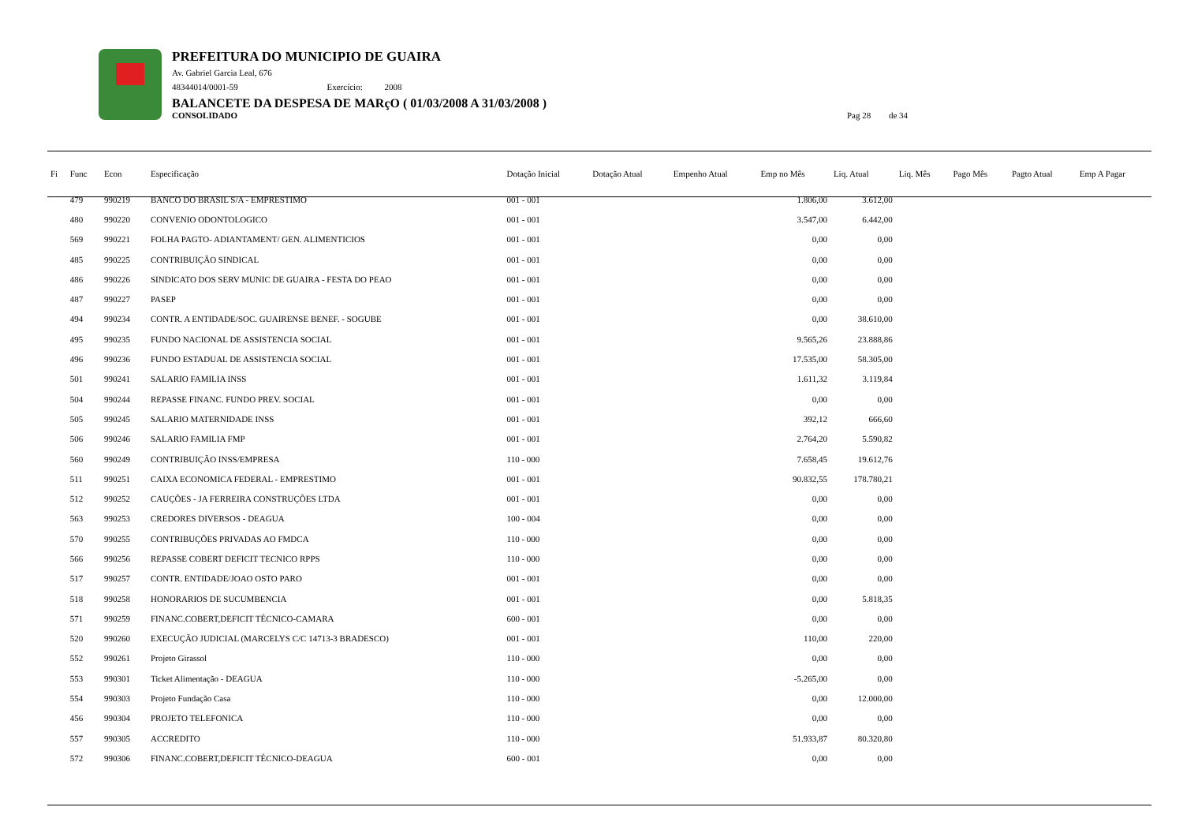PREFEITURA DO MUNICIPIO DE GUAIRA
Av. Gabriel Garcia Leal, 676
48344014/0001-59 Exercício: 2008
BALANCETE DA DESPESA DE MARçO ( 01/03/2008 A 31/03/2008 )
CONSOLIDADO Pag 28 de 34
| Fi | Func | Econ | Especificação | Dotação Inicial | Dotação Atual | Empenho Atual | Emp no Mês | Liq. Atual | Liq. Mês | Pago Mês | Pagto Atual | Emp A Pagar |
| --- | --- | --- | --- | --- | --- | --- | --- | --- | --- | --- | --- | --- |
| | 479 | 990219 | BANCO DO BRASIL S/A - EMPRESTIMO | 001 - 001 | | | 1.806,00 | 3.612,00 | | | | |
| | 480 | 990220 | CONVENIO ODONTOLOGICO | 001 - 001 | | | 3.547,00 | 6.442,00 | | | | |
| | 569 | 990221 | FOLHA PAGTO- ADIANTAMENT/ GEN. ALIMENTICIOS | 001 - 001 | | | 0,00 | 0,00 | | | | |
| | 485 | 990225 | CONTRIBUIÇÃO SINDICAL | 001 - 001 | | | 0,00 | 0,00 | | | | |
| | 486 | 990226 | SINDICATO DOS SERV MUNIC DE GUAIRA - FESTA DO PEAO | 001 - 001 | | | 0,00 | 0,00 | | | | |
| | 487 | 990227 | PASEP | 001 - 001 | | | 0,00 | 0,00 | | | | |
| | 494 | 990234 | CONTR. A ENTIDADE/SOC. GUAIRENSE BENEF. - SOGUBE | 001 - 001 | | | 0,00 | 38.610,00 | | | | |
| | 495 | 990235 | FUNDO NACIONAL DE ASSISTENCIA SOCIAL | 001 - 001 | | | 9.565,26 | 23.888,86 | | | | |
| | 496 | 990236 | FUNDO ESTADUAL DE ASSISTENCIA SOCIAL | 001 - 001 | | | 17.535,00 | 58.305,00 | | | | |
| | 501 | 990241 | SALARIO FAMILIA INSS | 001 - 001 | | | 1.611,32 | 3.119,84 | | | | |
| | 504 | 990244 | REPASSE FINANC. FUNDO PREV. SOCIAL | 001 - 001 | | | 0,00 | 0,00 | | | | |
| | 505 | 990245 | SALARIO MATERNIDADE INSS | 001 - 001 | | | 392,12 | 666,60 | | | | |
| | 506 | 990246 | SALARIO FAMILIA FMP | 001 - 001 | | | 2.764,20 | 5.590,82 | | | | |
| | 560 | 990249 | CONTRIBUIÇÃO INSS/EMPRESA | 110 - 000 | | | 7.658,45 | 19.612,76 | | | | |
| | 511 | 990251 | CAIXA ECONOMICA FEDERAL - EMPRESTIMO | 001 - 001 | | | 90.832,55 | 178.780,21 | | | | |
| | 512 | 990252 | CAUÇÕES - JA FERREIRA CONSTRUÇÕES LTDA | 001 - 001 | | | 0,00 | 0,00 | | | | |
| | 563 | 990253 | CREDORES DIVERSOS - DEAGUA | 100 - 004 | | | 0,00 | 0,00 | | | | |
| | 570 | 990255 | CONTRIBUÇÕES PRIVADAS AO FMDCA | 110 - 000 | | | 0,00 | 0,00 | | | | |
| | 566 | 990256 | REPASSE COBERT DEFICIT TECNICO RPPS | 110 - 000 | | | 0,00 | 0,00 | | | | |
| | 517 | 990257 | CONTR. ENTIDADE/JOAO OSTO PARO | 001 - 001 | | | 0,00 | 0,00 | | | | |
| | 518 | 990258 | HONORARIOS DE SUCUMBENCIA | 001 - 001 | | | 0,00 | 5.818,35 | | | | |
| | 571 | 990259 | FINANC.COBERT,DEFICIT TÉCNICO-CAMARA | 600 - 001 | | | 0,00 | 0,00 | | | | |
| | 520 | 990260 | EXECUÇÃO JUDICIAL (MARCELYS C/C 14713-3 BRADESCO) | 001 - 001 | | | 110,00 | 220,00 | | | | |
| | 552 | 990261 | Projeto Girassol | 110 - 000 | | | 0,00 | 0,00 | | | | |
| | 553 | 990301 | Ticket Alimentação - DEAGUA | 110 - 000 | | | -5.265,00 | 0,00 | | | | |
| | 554 | 990303 | Projeto Fundação Casa | 110 - 000 | | | 0,00 | 12.000,00 | | | | |
| | 456 | 990304 | PROJETO TELEFONICA | 110 - 000 | | | 0,00 | 0,00 | | | | |
| | 557 | 990305 | ACCREDITO | 110 - 000 | | | 51.933,87 | 80.320,80 | | | | |
| | 572 | 990306 | FINANC.COBERT,DEFICIT TÉCNICO-DEAGUA | 600 - 001 | | | 0,00 | 0,00 | | | | |